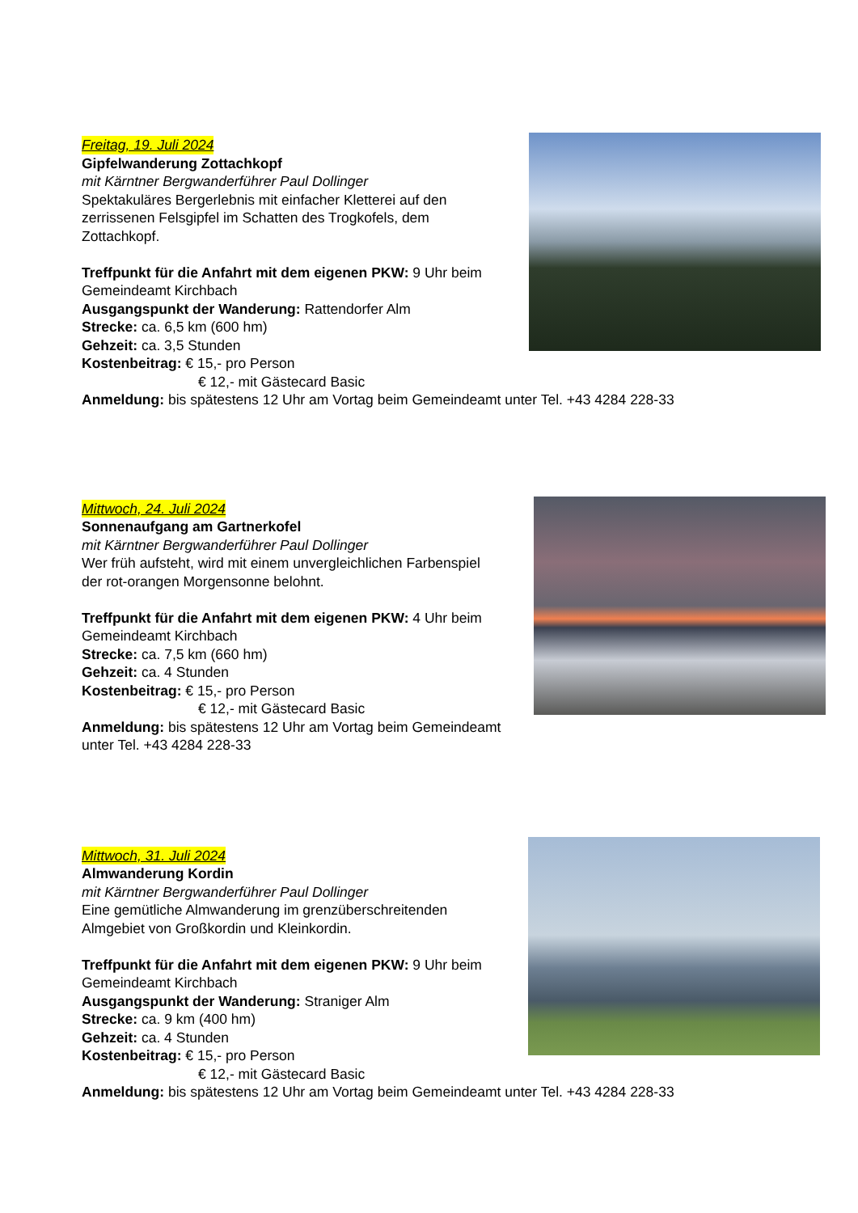Freitag, 19. Juli 2024
Gipfelwanderung Zottachkopf
mit Kärntner Bergwanderführer Paul Dollinger
Spektakuläres Bergerlebnis mit einfacher Kletterei auf den zerrissenen Felsgipfel im Schatten des Trogkofels, dem Zottachkopf.
Treffpunkt für die Anfahrt mit dem eigenen PKW: 9 Uhr beim Gemeindeamt Kirchbach
Ausgangspunkt der Wanderung: Rattendorfer Alm
Strecke: ca. 6,5 km (600 hm)
Gehzeit: ca. 3,5 Stunden
Kostenbeitrag: € 15,- pro Person
€ 12,- mit Gästecard Basic
Anmeldung: bis spätestens 12 Uhr am Vortag beim Gemeindeamt unter Tel. +43 4284 228-33
Mittwoch, 24. Juli 2024
Sonnenaufgang am Gartnerkofel
mit Kärntner Bergwanderführer Paul Dollinger
Wer früh aufsteht, wird mit einem unvergleichlichen Farbenspiel der rot-orangen Morgensonne belohnt.
Treffpunkt für die Anfahrt mit dem eigenen PKW: 4 Uhr beim Gemeindeamt Kirchbach
Strecke: ca. 7,5 km (660 hm)
Gehzeit: ca. 4 Stunden
Kostenbeitrag: € 15,- pro Person
€ 12,- mit Gästecard Basic
Anmeldung: bis spätestens 12 Uhr am Vortag beim Gemeindeamt unter Tel. +43 4284 228-33
Mittwoch, 31. Juli 2024
Almwanderung Kordin
mit Kärntner Bergwanderführer Paul Dollinger
Eine gemütliche Almwanderung im grenzüberschreitenden Almgebiet von Großkordin und Kleinkordin.
Treffpunkt für die Anfahrt mit dem eigenen PKW: 9 Uhr beim Gemeindeamt Kirchbach
Ausgangspunkt der Wanderung: Straniger Alm
Strecke: ca. 9 km (400 hm)
Gehzeit: ca. 4 Stunden
Kostenbeitrag: € 15,- pro Person
€ 12,- mit Gästecard Basic
Anmeldung: bis spätestens 12 Uhr am Vortag beim Gemeindeamt unter Tel. +43 4284 228-33